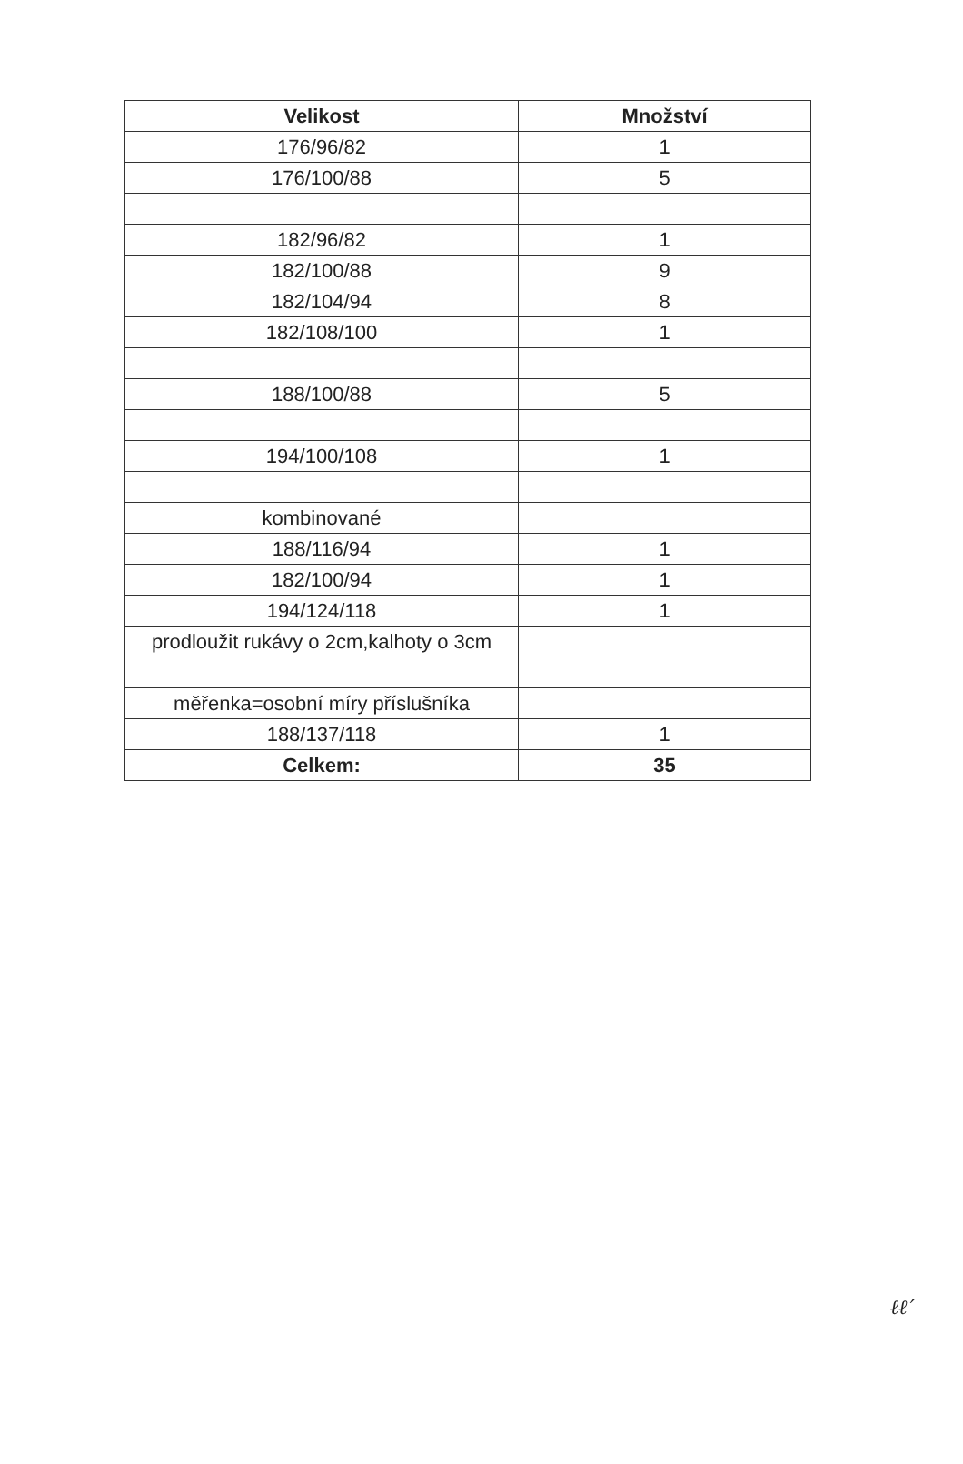| Velikost | Množství |
| --- | --- |
| 176/96/82 | 1 |
| 176/100/88 | 5 |
| 182/96/82 | 1 |
| 182/100/88 | 9 |
| 182/104/94 | 8 |
| 182/108/100 | 1 |
| 188/100/88 | 5 |
| 194/100/108 | 1 |
| kombinované | |
| 188/116/94 | 1 |
| 182/100/94 | 1 |
| 194/124/118 | 1 |
| prodloužit rukávy o 2cm,kalhoty o 3cm | |
| měřenka=osobní míry příslušníka | |
| 188/137/118 | 1 |
| Celkem: | 35 |
ℓℓ′